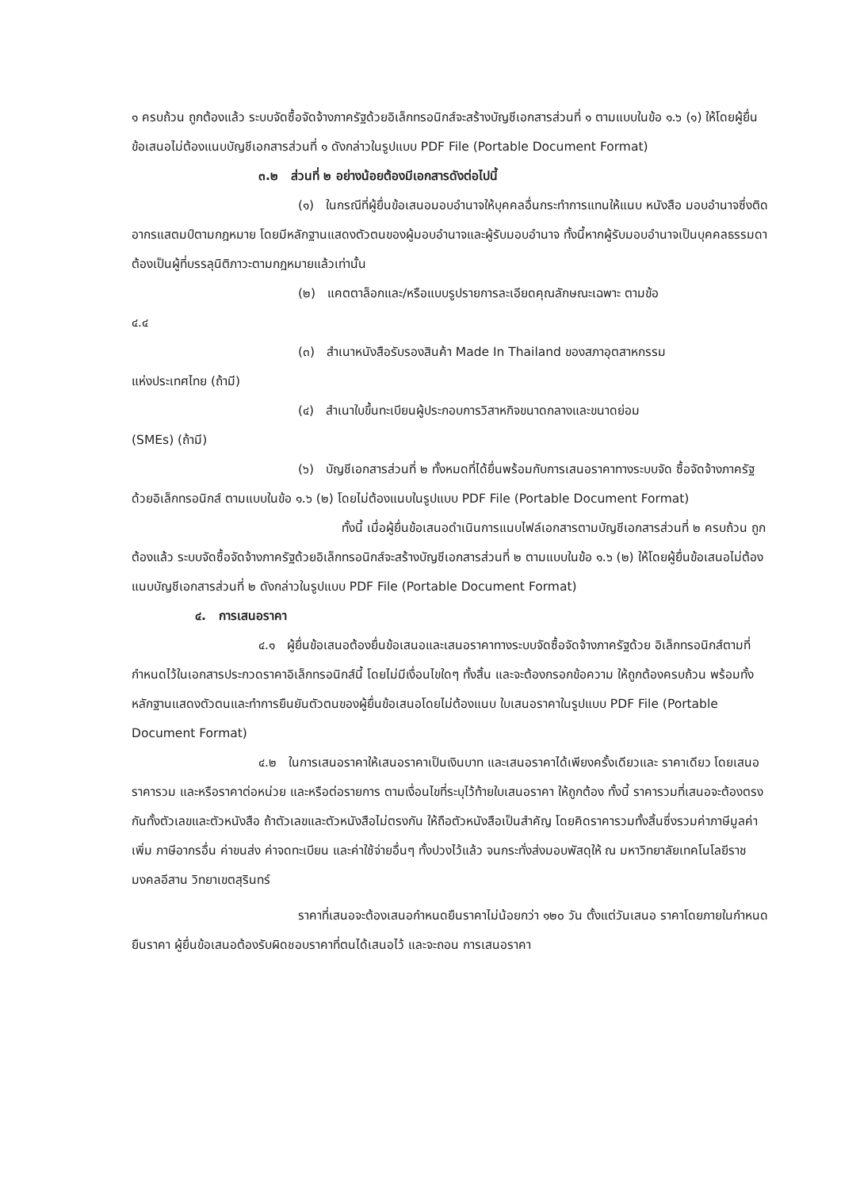๑ ครบถ้วน ถูกต้องแล้ว ระบบจัดซื้อจัดจ้างภาครัฐด้วยอิเล็กทรอนิกส์จะสร้างบัญชีเอกสารส่วนที่ ๑ ตามแบบในข้อ ๑.๖ (๑) ให้โดยผู้ยื่นข้อเสนอไม่ต้องแนบบัญชีเอกสารส่วนที่ ๑ ดังกล่าวในรูปแบบ PDF File (Portable Document Format)
๓.๒ ส่วนที่ ๒ อย่างน้อยต้องมีเอกสารดังต่อไปนี้
(๑) ในกรณีที่ผู้ยื่นข้อเสนอมอบอำนาจให้บุคคลอื่นกระทำการแทนให้แนบ หนังสือ มอบอำนาจซึ่งติดอากรแสตมป์ตามกฎหมาย โดยมีหลักฐานแสดงตัวตนของผู้มอบอำนาจและผู้รับมอบอำนาจ ทั้งนี้หากผู้รับมอบอำนาจเป็นบุคคลธรรมดาต้องเป็นผู้ที่บรรลุนิติภาวะตามกฎหมายแล้วเท่านั้น
(๒) แคตตาล็อกและ/หรือแบบรูปรายการละเอียดคุณลักษณะเฉพาะ ตามข้อ
๔.๔
(๓) สำเนาหนังสือรับรองสินค้า Made In Thailand ของสภาอุตสาหกรรม
แห่งประเทศไทย (ถ้ามี)
(๔) สำเนาใบขึ้นทะเบียนผู้ประกอบการวิสาหกิจขนาดกลางและขนาดย่อม
(SMEs) (ถ้ามี)
(๖) บัญชีเอกสารส่วนที่ ๒ ทั้งหมดที่ได้ยื่นพร้อมกับการเสนอราคาทางระบบจัด ซื้อจัดจ้างภาครัฐด้วยอิเล็กทรอนิกส์ ตามแบบในข้อ ๑.๖ (๒) โดยไม่ต้องแนบในรูปแบบ PDF File (Portable Document Format)
ทั้งนี้ เมื่อผู้ยื่นข้อเสนอดำเนินการแนบไฟล์เอกสารตามบัญชีเอกสารส่วนที่ ๒ ครบถ้วน ถูกต้องแล้ว ระบบจัดซื้อจัดจ้างภาครัฐด้วยอิเล็กทรอนิกส์จะสร้างบัญชีเอกสารส่วนที่ ๒ ตามแบบในข้อ ๑.๖ (๒) ให้โดยผู้ยื่นข้อเสนอไม่ต้องแนบบัญชีเอกสารส่วนที่ ๒ ดังกล่าวในรูปแบบ PDF File (Portable Document Format)
๔. การเสนอราคา
๔.๑ ผู้ยื่นข้อเสนอต้องยื่นข้อเสนอและเสนอราคาทางระบบจัดซื้อจัดจ้างภาครัฐด้วย อิเล็กทรอนิกส์ตามที่กำหนดไว้ในเอกสารประกวดราคาอิเล็กทรอนิกส์นี้ โดยไม่มีเงื่อนไขใดๆ ทั้งสิ้น และจะต้องกรอกข้อความ ให้ถูกต้องครบถ้วน พร้อมทั้งหลักฐานแสดงตัวตนและทำการยืนยันตัวตนของผู้ยื่นข้อเสนอโดยไม่ต้องแนบ ใบเสนอราคาในรูปแบบ PDF File (Portable Document Format)
๔.๒ ในการเสนอราคาให้เสนอราคาเป็นเงินบาท และเสนอราคาได้เพียงครั้งเดียวและ ราคาเดียว โดยเสนอราคารวม และหรือราคาต่อหน่วย และหรือต่อรายการ ตามเงื่อนไขที่ระบุไว้ท้ายใบเสนอราคา ให้ถูกต้อง ทั้งนี้ ราคารวมที่เสนอจะต้องตรงกันทั้งตัวเลขและตัวหนังสือ ถ้าตัวเลขและตัวหนังสือไม่ตรงกัน ให้ถือตัวหนังสือเป็นสำคัญ โดยคิดราคารวมทั้งสิ้นซึ่งรวมค่าภาษีมูลค่าเพิ่ม ภาษีอากรอื่น ค่าขนส่ง ค่าจดทะเบียน และค่าใช้จ่ายอื่นๆ ทั้งปวงไว้แล้ว จนกระทั่งส่งมอบพัสดุให้ ณ มหาวิทยาลัยเทคโนโลยีราชมงคลอีสาน วิทยาเขตสุรินทร์
ราคาที่เสนอจะต้องเสนอกำหนดยืนราคาไม่น้อยกว่า ๑๒๐ วัน ตั้งแต่วันเสนอ ราคาโดยภายในกำหนดยืนราคา ผู้ยื่นข้อเสนอต้องรับผิดชอบราคาที่ตนได้เสนอไว้ และจะถอน การเสนอราคา